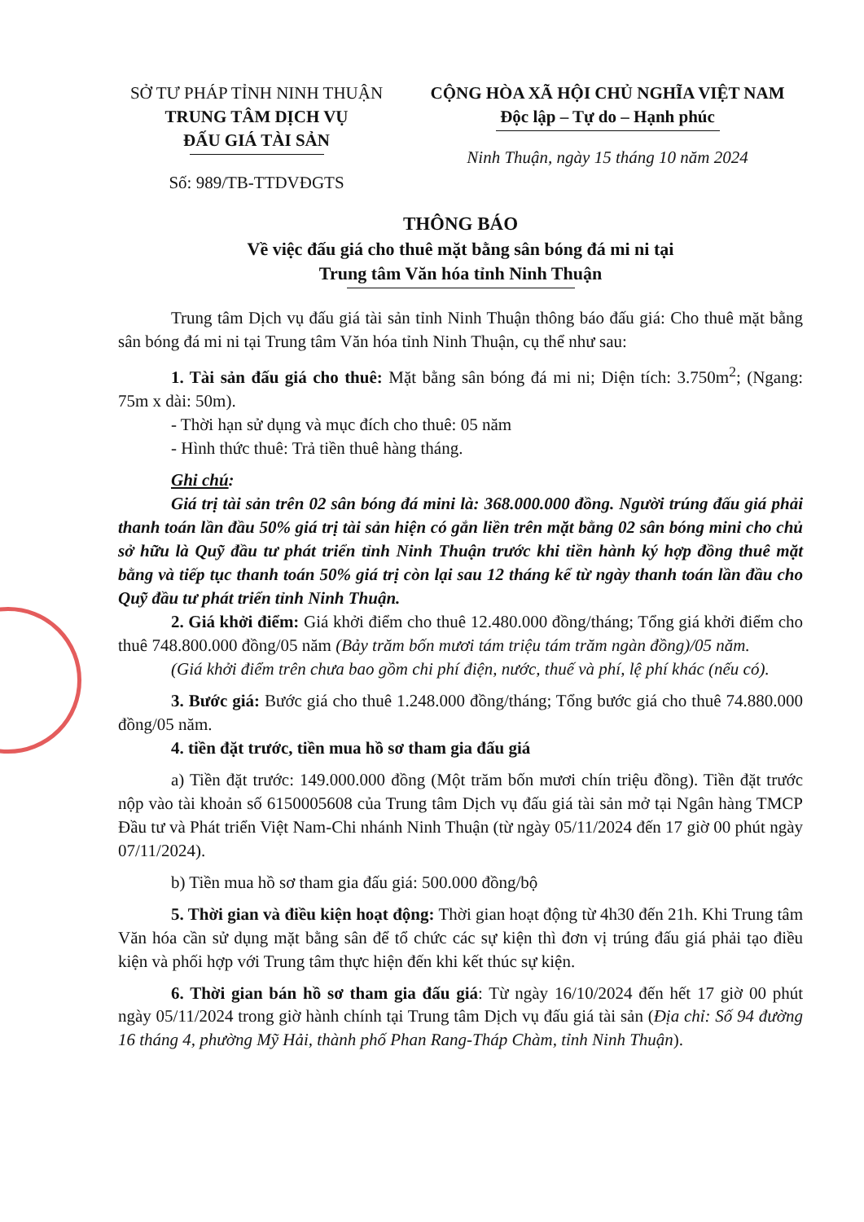SỞ TƯ PHÁP TỈNH NINH THUẬN
TRUNG TÂM DỊCH VỤ
ĐẤU GIÁ TÀI SẢN
Số: 989/TB-TTDVĐGTS
CỘNG HÒA XÃ HỘI CHỦ NGHĨA VIỆT NAM
Độc lập – Tự do – Hạnh phúc
Ninh Thuận, ngày 15 tháng 10 năm 2024
THÔNG BÁO
Về việc đấu giá cho thuê mặt bằng sân bóng đá mi ni tại
Trung tâm Văn hóa tỉnh Ninh Thuận
Trung tâm Dịch vụ đấu giá tài sản tỉnh Ninh Thuận thông báo đấu giá: Cho thuê mặt bằng sân bóng đá mi ni tại Trung tâm Văn hóa tỉnh Ninh Thuận, cụ thể như sau:
1. Tài sản đấu giá cho thuê: Mặt bằng sân bóng đá mi ni; Diện tích: 3.750m<sup>2</sup>; (Ngang: 75m x dài: 50m).
- Thời hạn sử dụng và mục đích cho thuê: 05 năm
- Hình thức thuê: Trả tiền thuê hàng tháng.
Ghi chú:
Giá trị tài sản trên 02 sân bóng đá mini là: 368.000.000 đồng. Người trúng đấu giá phải thanh toán lần đầu 50% giá trị tài sản hiện có gắn liền trên mặt bằng 02 sân bóng mini cho chủ sở hữu là Quỹ đầu tư phát triển tỉnh Ninh Thuận trước khi tiền hành ký hợp đồng thuê mặt bằng và tiếp tục thanh toán 50% giá trị còn lại sau 12 tháng kể từ ngày thanh toán lần đầu cho Quỹ đầu tư phát triển tỉnh Ninh Thuận.
2. Giá khởi điểm: Giá khởi điểm cho thuê 12.480.000 đồng/tháng; Tổng giá khởi điểm cho thuê 748.800.000 đồng/05 năm (Bảy trăm bốn mươi tám triệu tám trăm ngàn đồng)/05 năm.
(Giá khởi điểm trên chưa bao gồm chi phí điện, nước, thuế và phí, lệ phí khác (nếu có).
3. Bước giá: Bước giá cho thuê 1.248.000 đồng/tháng; Tổng bước giá cho thuê 74.880.000 đồng/05 năm.
4. tiền đặt trước, tiền mua hồ sơ tham gia đấu giá
a) Tiền đặt trước: 149.000.000 đồng (Một trăm bốn mươi chín triệu đồng). Tiền đặt trước nộp vào tài khoản số 6150005608 của Trung tâm Dịch vụ đấu giá tài sản mở tại Ngân hàng TMCP Đầu tư và Phát triển Việt Nam-Chi nhánh Ninh Thuận (từ ngày 05/11/2024 đến 17 giờ 00 phút ngày 07/11/2024).
b) Tiền mua hồ sơ tham gia đấu giá: 500.000 đồng/bộ
5. Thời gian và điều kiện hoạt động: Thời gian hoạt động từ 4h30 đến 21h. Khi Trung tâm Văn hóa cần sử dụng mặt bằng sân để tổ chức các sự kiện thì đơn vị trúng đấu giá phải tạo điều kiện và phối hợp với Trung tâm thực hiện đến khi kết thúc sự kiện.
6. Thời gian bán hồ sơ tham gia đấu giá: Từ ngày 16/10/2024 đến hết 17 giờ 00 phút ngày 05/11/2024 trong giờ hành chính tại Trung tâm Dịch vụ đấu giá tài sản (Địa chỉ: Số 94 đường 16 tháng 4, phường Mỹ Hải, thành phố Phan Rang-Tháp Chàm, tỉnh Ninh Thuận).